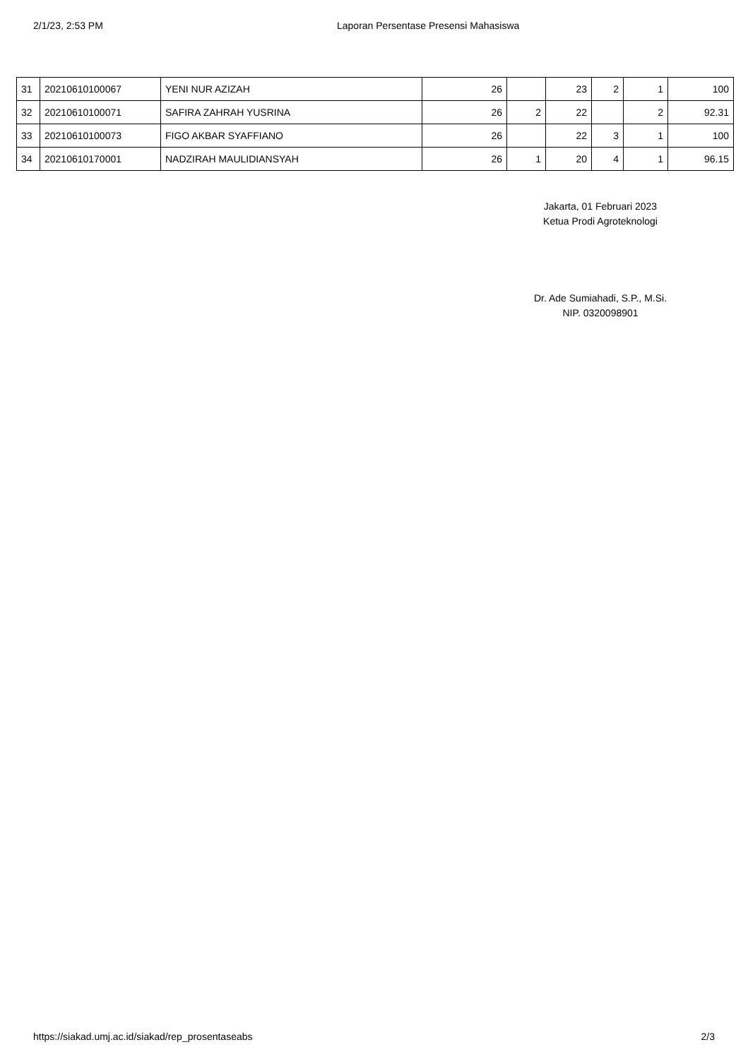2/1/23, 2:53 PM Laporan Persentase Presensi Mahasiswa
| 31 | 20210610100067 | YENI NUR AZIZAH | 26 | | 23 | 2 | 1 | 100 |
| 32 | 20210610100071 | SAFIRA ZAHRAH YUSRINA | 26 | 2 | 22 | | 2 | 92.31 |
| 33 | 20210610100073 | FIGO AKBAR SYAFFIANO | 26 | | 22 | 3 | 1 | 100 |
| 34 | 20210610170001 | NADZIRAH MAULIDIANSYAH | 26 | 1 | 20 | 4 | 1 | 96.15 |
Jakarta, 01 Februari 2023
Ketua Prodi Agroteknologi
Dr. Ade Sumiahadi, S.P., M.Si.
NIP. 0320098901
https://siakad.umj.ac.id/siakad/rep_prosentaseabs 2/3